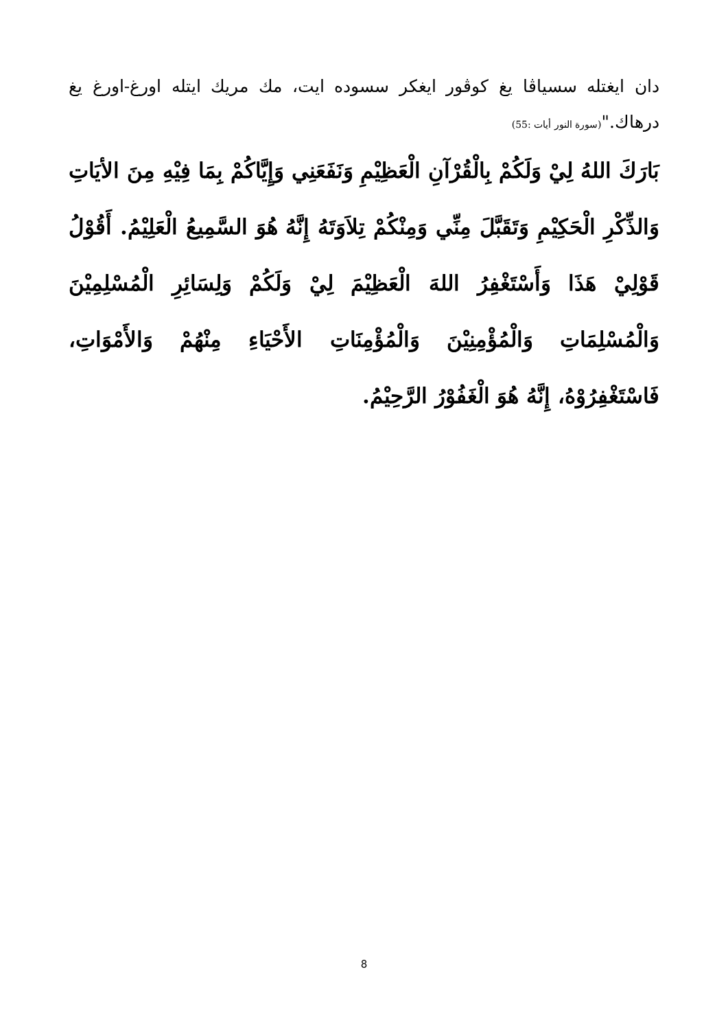دان ايغتله سسياڤا يغ كوڤور ايغكر سسوده ايت، مك مريك ايتله اورغ-اورغ يغ درهاك."(سورة النور أيات :55)
بَارَكَ اللهُ لِيْ وَلَكُمْ بِالْقُرْآنِ الْعَظِيْمِ وَنَفَعَنِي وَإِيَّاكُمْ بِمَا فِيْهِ مِنَ الأيَاتِ وَالذِّكْرِ الْحَكِيْمِ وَتَقَبَّلَ مِنِّي وَمِنْكُمْ تِلاَوَتَهُ إِنَّهُ هُوَ السَّمِيعُ الْعَلِيْمُ. أَقُوْلُ قَوْلِيْ هَذَا وَأَسْتَغْفِرُ اللهَ الْعَظِيْمَ لِيْ وَلَكُمْ وَلِسَائِرِ الْمُسْلِمِيْنَ وَالْمُسْلِمَاتِ وَالْمُؤْمِنِيْنَ وَالْمُؤْمِنَاتِ الأَحْيَاءِ مِنْهُمْ وَالأَمْوَاتِ، فَاسْتَغْفِرُوْهُ، إِنَّهُ هُوَ الْغَفُوْرُ الرَّحِيْمُ.
8